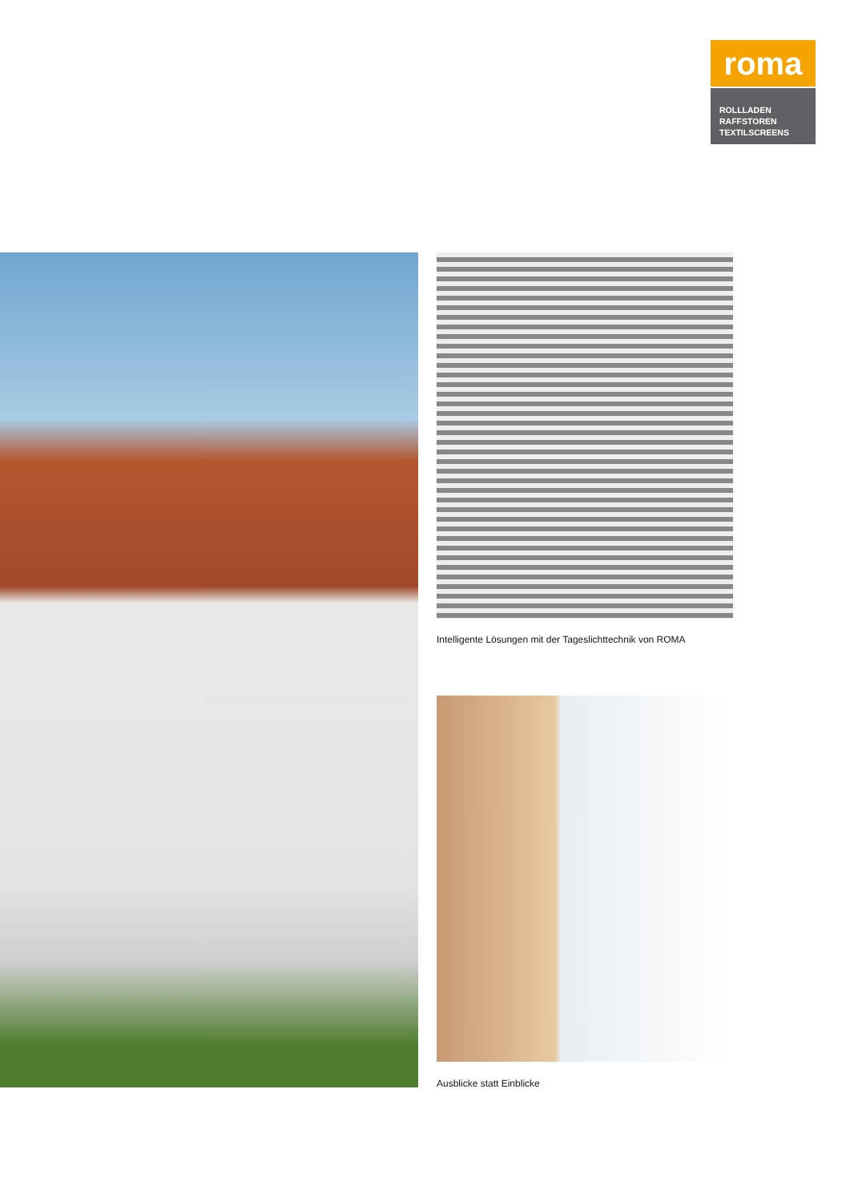roma
ROLLLADEN
RAFFSTOREN
TEXTILSCREENS
Intelligente Lösungen mit der Tageslichttechnik von ROMA
Ausblicke statt Einblicke